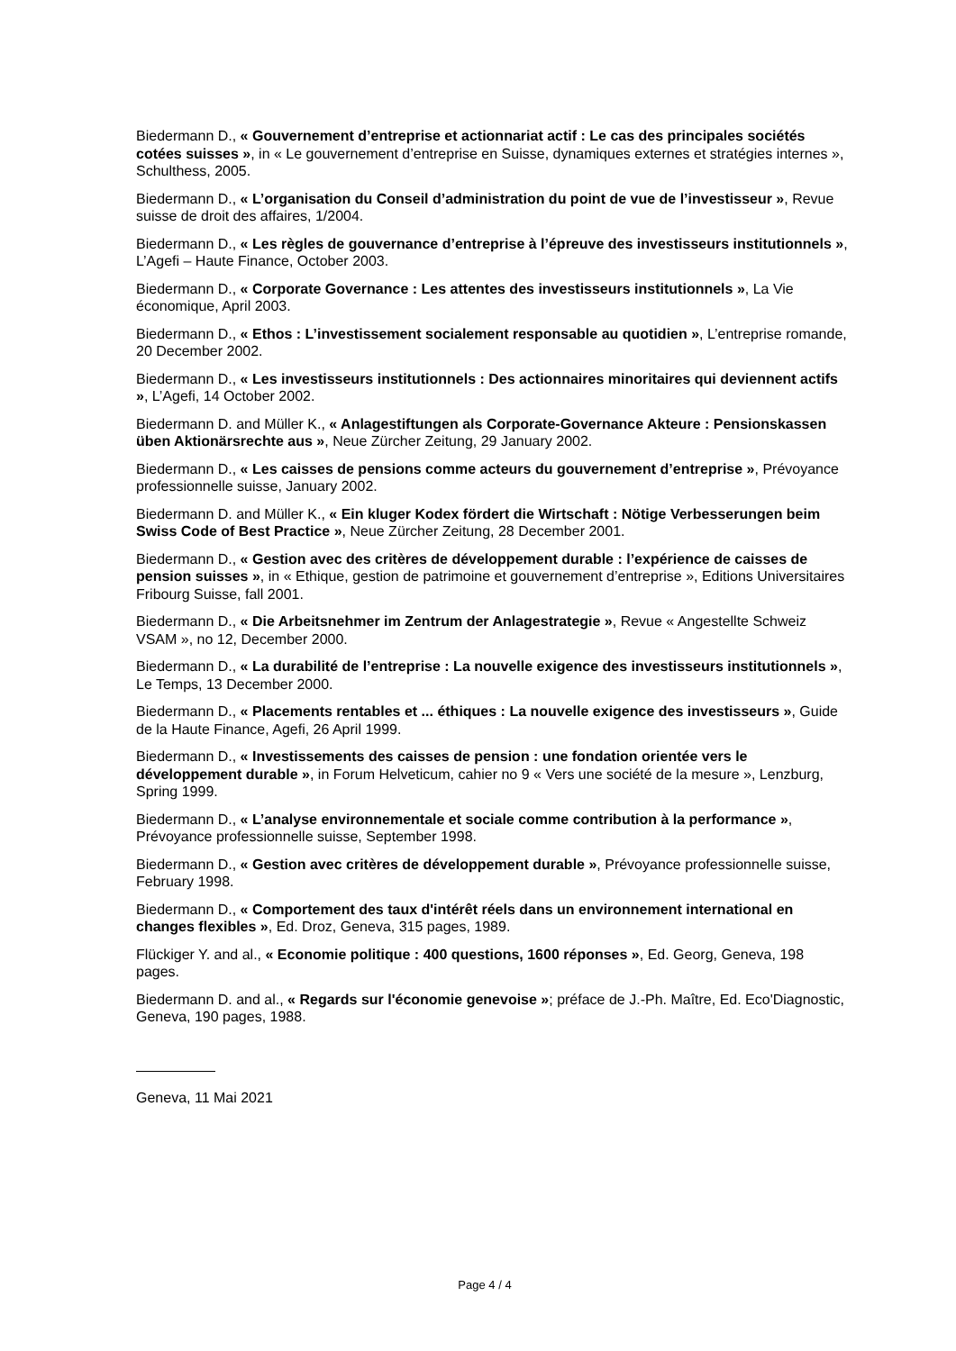Biedermann D., « Gouvernement d’entreprise et actionnariat actif : Le cas des principales sociétés cotées suisses », in « Le gouvernement d’entreprise en Suisse, dynamiques externes et stratégies internes », Schulthess, 2005.
Biedermann D., « L’organisation du Conseil d’administration du point de vue de l’investisseur », Revue suisse de droit des affaires, 1/2004.
Biedermann D., « Les règles de gouvernance d’entreprise à l’épreuve des investisseurs institutionnels », L’Agefi – Haute Finance, October 2003.
Biedermann D., « Corporate Governance : Les attentes des investisseurs institutionnels », La Vie économique, April 2003.
Biedermann D., « Ethos : L’investissement socialement responsable au quotidien », L’entreprise romande, 20 December 2002.
Biedermann D., « Les investisseurs institutionnels : Des actionnaires minoritaires qui deviennent actifs », L’Agefi, 14 October 2002.
Biedermann D. and Müller K., « Anlagestiftungen als Corporate-Governance Akteure : Pensionskassen üben Aktionärsrechte aus », Neue Zürcher Zeitung, 29 January 2002.
Biedermann D., « Les caisses de pensions comme acteurs du gouvernement d’entreprise », Prévoyance professionnelle suisse, January 2002.
Biedermann D. and Müller K., « Ein kluger Kodex fördert die Wirtschaft : Nötige Verbesserungen beim Swiss Code of Best Practice », Neue Zürcher Zeitung, 28 December 2001.
Biedermann D., « Gestion avec des critères de développement durable : l’expérience de caisses de pension suisses », in « Ethique, gestion de patrimoine et gouvernement d’entreprise », Editions Universitaires Fribourg Suisse, fall 2001.
Biedermann D., « Die Arbeitsnehmer im Zentrum der Anlagestrategie », Revue « Angestellte Schweiz VSAM », no 12, December 2000.
Biedermann D., « La durabilité de l’entreprise : La nouvelle exigence des investisseurs institutionnels », Le Temps, 13 December 2000.
Biedermann D., « Placements rentables et ... éthiques : La nouvelle exigence des investisseurs », Guide de la Haute Finance, Agefi, 26 April 1999.
Biedermann D., « Investissements des caisses de pension : une fondation orientée vers le développement durable », in Forum Helveticum, cahier no 9 « Vers une société de la mesure », Lenzburg, Spring 1999.
Biedermann D., « L’analyse environnementale et sociale comme contribution à la performance », Prévoyance professionnelle suisse, September 1998.
Biedermann D., « Gestion avec critères de développement durable », Prévoyance professionnelle suisse, February 1998.
Biedermann D., « Comportement des taux d'intérêt réels dans un environnement international en changes flexibles », Ed. Droz, Geneva, 315 pages, 1989.
Flückiger Y. and al., « Economie politique : 400 questions, 1600 réponses », Ed. Georg, Geneva, 198 pages.
Biedermann D. and al., « Regards sur l'économie genevoise »; préface de J.-Ph. Maître, Ed. Eco'Diagnostic, Geneva, 190 pages, 1988.
Geneva, 11 Mai 2021
Page 4 / 4